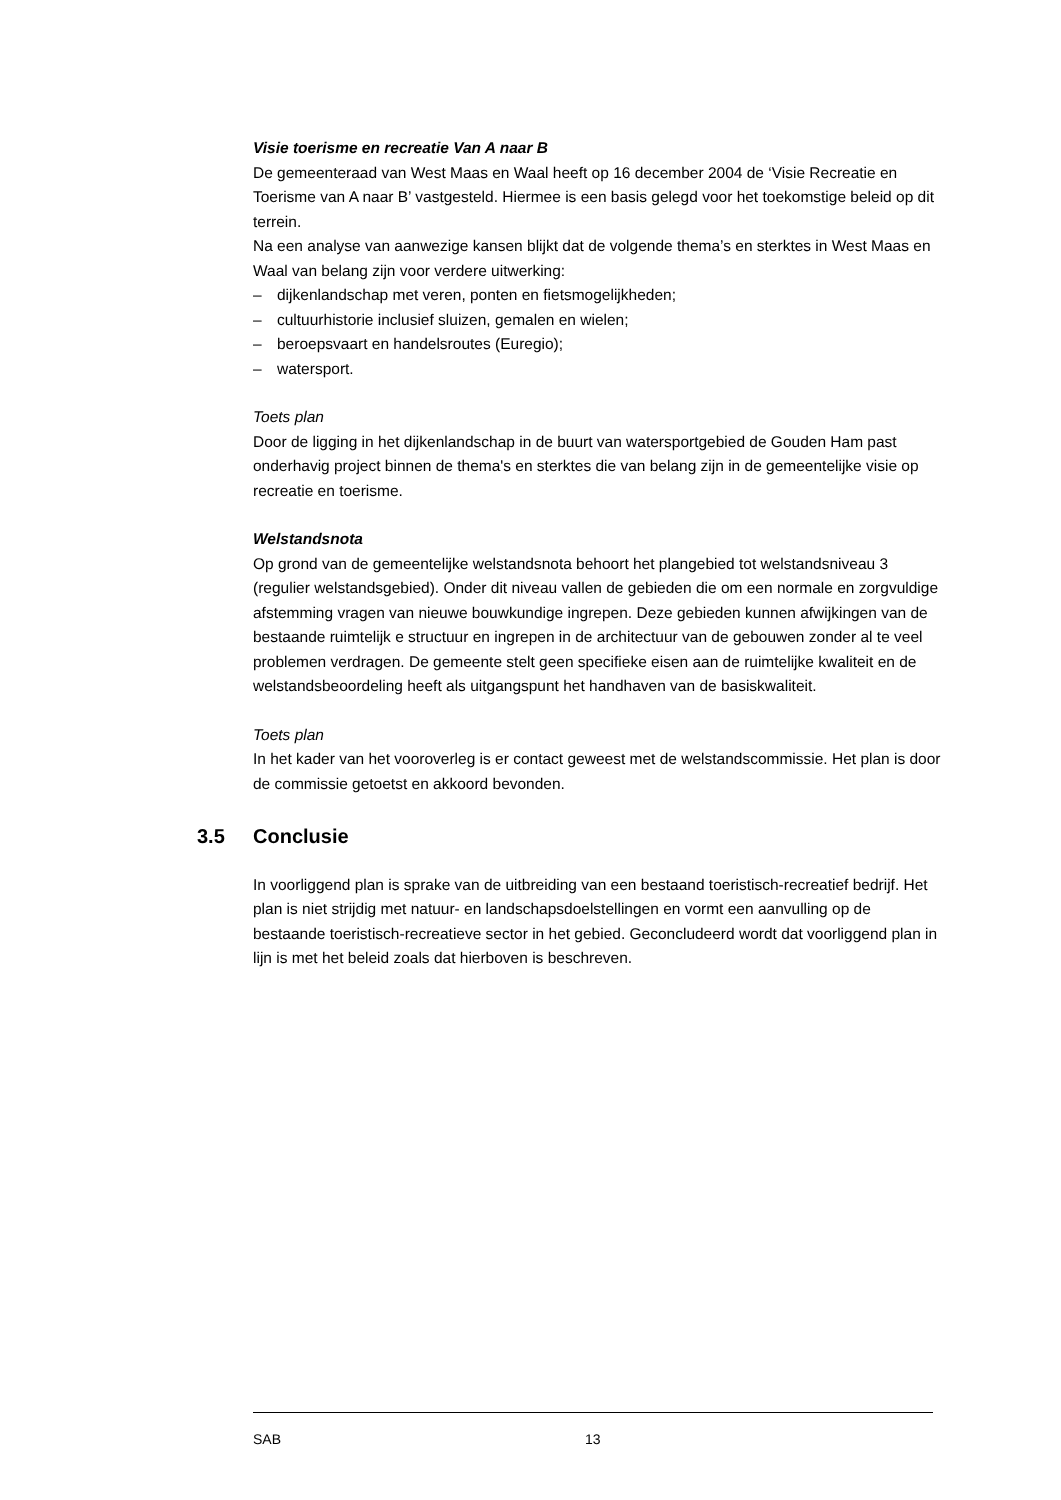Visie toerisme en recreatie Van A naar B
De gemeenteraad van West Maas en Waal heeft op 16 december 2004 de ‘Visie Recreatie en Toerisme van A naar B’ vastgesteld. Hiermee is een basis gelegd voor het toekomstige beleid op dit terrein.
Na een analyse van aanwezige kansen blijkt dat de volgende thema’s en sterktes in West Maas en Waal van belang zijn voor verdere uitwerking:
– dijkenlandschap met veren, ponten en fietsmogelijkheden;
– cultuurhistorie inclusief sluizen, gemalen en wielen;
– beroepsvaart en handelsroutes (Euregio);
– watersport.
Toets plan
Door de ligging in het dijkenlandschap in de buurt van watersportgebied de Gouden Ham past onderhavig project binnen de thema's en sterktes die van belang zijn in de gemeentelijke visie op recreatie en toerisme.
Welstandsnota
Op grond van de gemeentelijke welstandsnota behoort het plangebied tot welstandsniveau 3 (regulier welstandsgebied). Onder dit niveau vallen de gebieden die om een normale en zorgvuldige afstemming vragen van nieuwe bouwkundige ingrepen. Deze gebieden kunnen afwijkingen van de bestaande ruimtelijk e structuur en ingrepen in de architectuur van de gebouwen zonder al te veel problemen verdragen. De gemeente stelt geen specifieke eisen aan de ruimtelijke kwaliteit en de welstandsbeoordeling heeft als uitgangspunt het handhaven van de basiskwaliteit.
Toets plan
In het kader van het vooroverleg is er contact geweest met de welstandscommissie. Het plan is door de commissie getoetst en akkoord bevonden.
3.5 Conclusie
In voorliggend plan is sprake van de uitbreiding van een bestaand toeristisch-recreatief bedrijf. Het plan is niet strijdig met natuur- en landschapsdoelstellingen en vormt een aanvulling op de bestaande toeristisch-recreatieve sector in het gebied. Geconcludeerd wordt dat voorliggend plan in lijn is met het beleid zoals dat hierboven is beschreven.
SAB 13